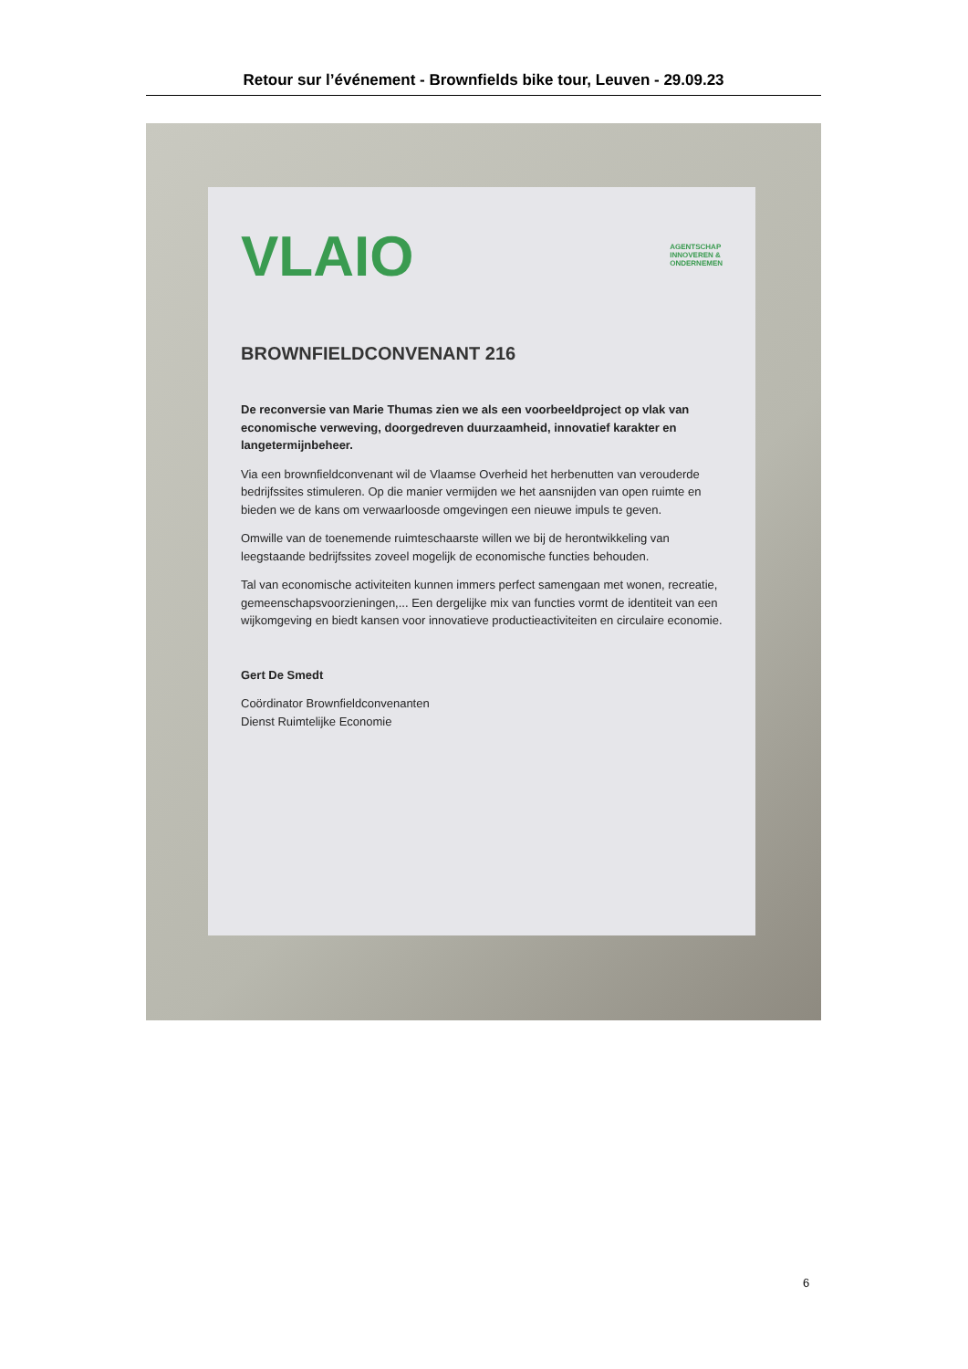Retour sur l’événement - Brownfields bike tour, Leuven - 29.09.23
VLAIO
AGENTSCHAP
INNOVEREN &
ONDERNEMEN
BROWNFIELDCONVENANT 216
De reconversie van Marie Thumas zien we als een voorbeeldproject op vlak van economische verweving, doorgedreven duurzaamheid, innovatief karakter en langetermijnbeheer.
Via een brownfieldconvenant wil de Vlaamse Overheid het herbenutten van verouderde bedrijfssites stimuleren. Op die manier vermijden we het aansnijden van open ruimte en bieden we de kans om verwaarloosde omgevingen een nieuwe impuls te geven.
Omwille van de toenemende ruimteschaarste willen we bij de herontwikkeling van leegstaande bedrijfssites zoveel mogelijk de economische functies behouden.
Tal van economische activiteiten kunnen immers perfect samengaan met wonen, recreatie, gemeenschapsvoorzieningen,... Een dergelijke mix van functies vormt de identiteit van een wijkomgeving en biedt kansen voor innovatieve productieactiviteiten en circulaire economie.
Gert De Smedt
Coördinator Brownfieldconvenanten
Dienst Ruimtelijke Economie
6